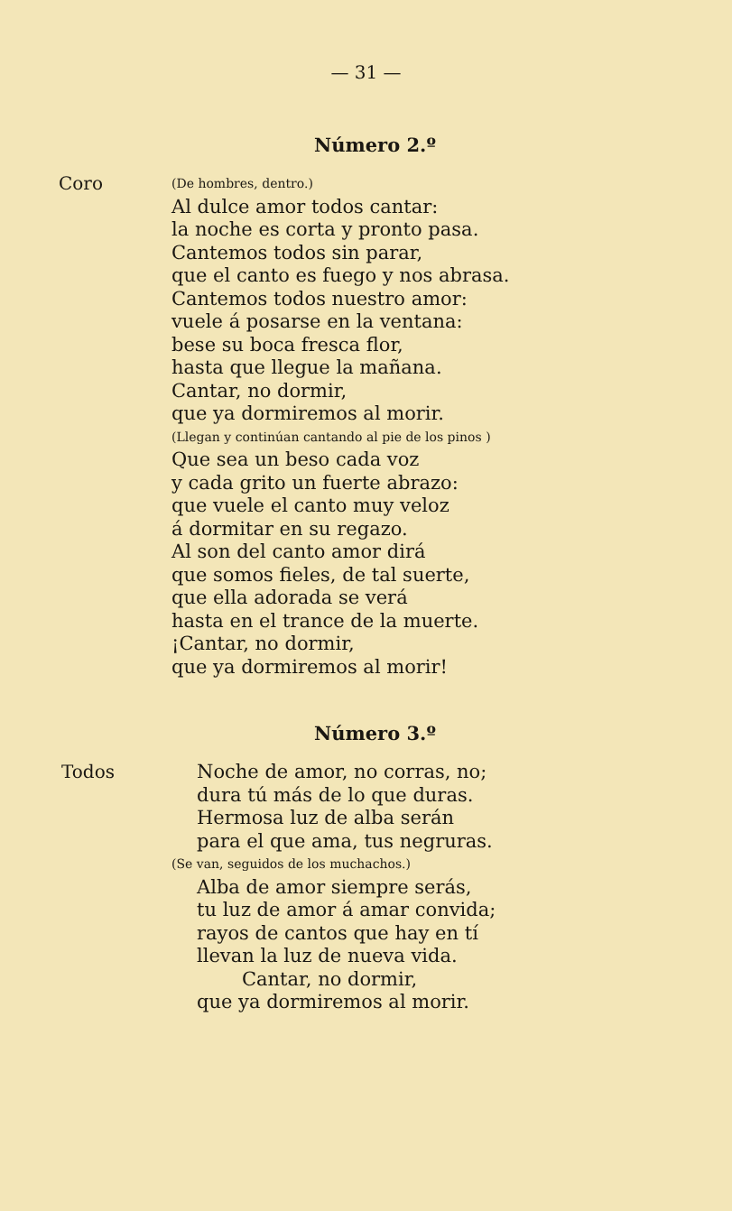— 31 —
Número 2.º
Coro
(De hombres, dentro.)
Al dulce amor todos cantar:
la noche es corta y pronto pasa.
Cantemos todos sin parar,
que el canto es fuego y nos abrasa.
Cantemos todos nuestro amor:
vuele á posarse en la ventana:
bese su boca fresca flor,
hasta que llegue la mañana.
Cantar, no dormir,
que ya dormiremos al morir.
(Llegan y continúan cantando al pie de los pinos )
Que sea un beso cada voz
y cada grito un fuerte abrazo:
que vuele el canto muy veloz
á dormitar en su regazo.
Al son del canto amor dirá
que somos fieles, de tal suerte,
que ella adorada se verá
hasta en el trance de la muerte.
¡Cantar, no dormir,
que ya dormiremos al morir!
Número 3.º
Todos
Noche de amor, no corras, no;
dura tú más de lo que duras.
Hermosa luz de alba serán
para el que ama, tus negruras.
(Se van, seguidos de los muchachos.)
Alba de amor siempre serás,
tu luz de amor á amar convida;
rayos de cantos que hay en tí
llevan la luz de nueva vida.
Cantar, no dormir,
que ya dormiremos al morir.